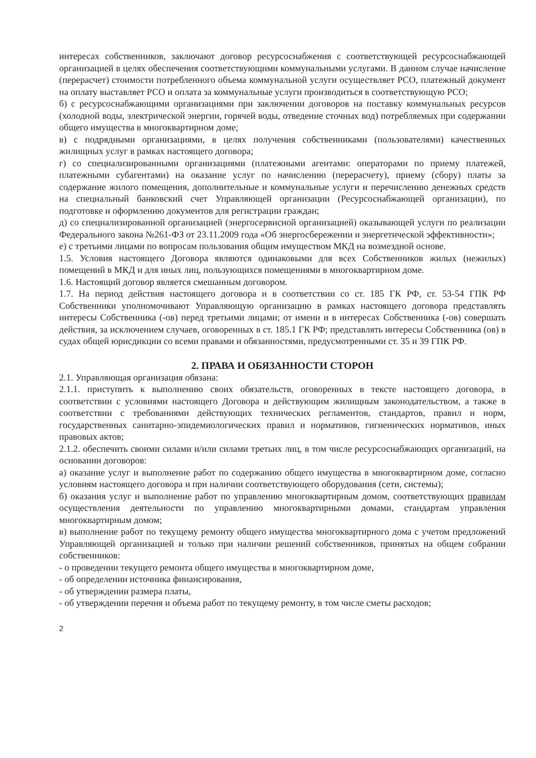интересах собственников, заключают договор ресурсоснабжения с соответствующей ресурсоснабжающей организацией в целях обеспечения соответствующими коммунальными услугами. В данном случае начисление (перерасчет) стоимости потребленного объема коммунальной услуги осуществляет РСО, платежный документ на оплату выставляет РСО и оплата за коммунальные услуги производиться в соответствующую РСО;
б) с ресурсоснабжающими организациями при заключении договоров на поставку коммунальных ресурсов (холодной воды, электрической энергии, горячей воды, отведение сточных вод) потребляемых при содержании общего имущества в многоквартирном доме;
в) с подрядными организациями, в целях получения собственниками (пользователями) качественных жилищных услуг в рамках настоящего договора;
г) со специализированными организациями (платежными агентами: операторами по приему платежей, платежными субагентами) на оказание услуг по начислению (перерасчету), приему (сбору) платы за содержание жилого помещения, дополнительные и коммунальные услуги и перечислению денежных средств на специальный банковский счет Управляющей организации (Ресурсоснабжающей организации), по подготовке и оформлению документов для регистрации граждан;
д) со специализированной организацией (энергосервисной организацией) оказывающей услуги по реализации Федерального закона №261-ФЗ от 23.11.2009 года «Об энергосбережении и энергетической эффективности»;
е) с третьими лицами по вопросам пользования общим имуществом МКД на возмездной основе.
1.5. Условия настоящего Договора являются одинаковыми для всех Собственников жилых (нежилых) помещений в МКД и для иных лиц, пользующихся помещениями в многоквартирном доме.
1.6. Настоящий договор является смешанным договором.
1.7. На период действия настоящего договора и в соответствии со ст. 185 ГК РФ, ст. 53-54 ГПК РФ Собственники уполномочивают Управляющую организацию в рамках настоящего договора представлять интересы Собственника (-ов) перед третьими лицами; от имени и в интересах Собственника (-ов) совершать действия, за исключением случаев, оговоренных в ст. 185.1 ГК РФ; представлять интересы Собственника (ов) в судах общей юрисдикции со всеми правами и обязанностями, предусмотренными ст. 35 и 39 ГПК РФ.
2. ПРАВА И ОБЯЗАННОСТИ СТОРОН
2.1. Управляющая организация обязана:
2.1.1. приступить к выполнению своих обязательств, оговоренных в тексте настоящего договора, в соответствии с условиями настоящего Договора и действующим жилищным законодательством, а также в соответствии с требованиями действующих технических регламентов, стандартов, правил и норм, государственных санитарно-эпидемиологических правил и нормативов, гигиенических нормативов, иных правовых актов;
2.1.2. обеспечить своими силами и/или силами третьих лиц, в том числе ресурсоснабжающих организаций, на основании договоров:
а) оказание услуг и выполнение работ по содержанию общего имущества в многоквартирном доме, согласно условиям настоящего договора и при наличии соответствующего оборудования (сети, системы);
б) оказания услуг и выполнение работ по управлению многоквартирным домом, соответствующих правилам осуществления деятельности по управлению многоквартирными домами, стандартам управления многоквартирным домом;
в) выполнение работ по текущему ремонту общего имущества многоквартирного дома с учетом предложений Управляющей организацией и только при наличии решений собственников, принятых на общем собрании собственников:
- о проведении текущего ремонта общего имущества в многоквартирном доме,
- об определении источника финансирования,
- об утверждении размера платы,
- об утверждении перечня и объема работ по текущему ремонту, в том числе сметы расходов;
2